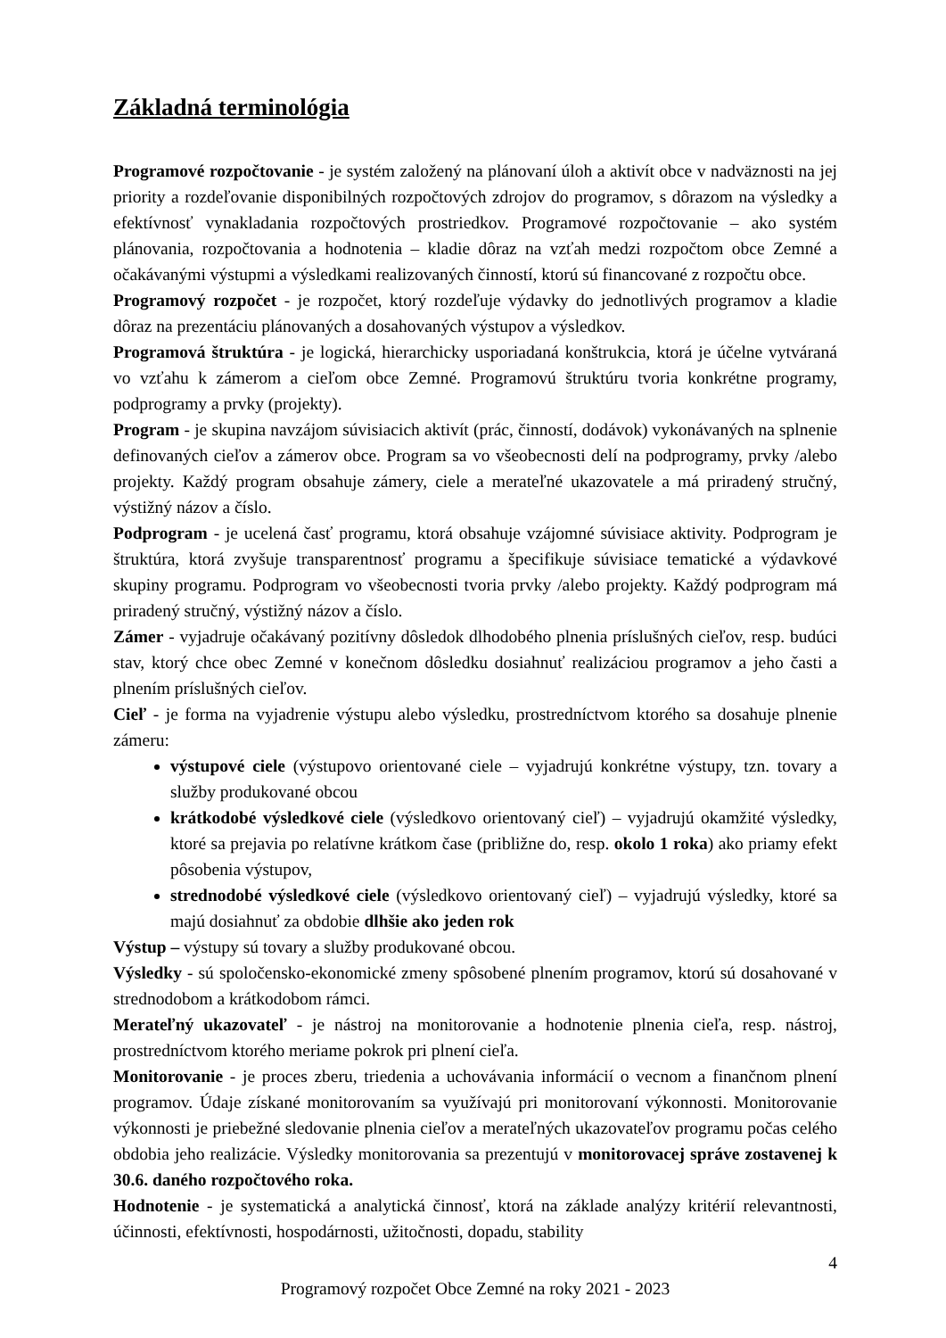Základná terminológia
Programové rozpočtovanie - je systém založený na plánovaní úloh a aktivít obce v nadväznosti na jej priority a rozdeľovanie disponibilných rozpočtových zdrojov do programov, s dôrazom na výsledky a efektívnosť vynakladania rozpočtových prostriedkov. Programové rozpočtovanie – ako systém plánovania, rozpočtovania a hodnotenia – kladie dôraz na vzťah medzi rozpočtom obce Zemné a očakávanými výstupmi a výsledkami realizovaných činností, ktorú sú financované z rozpočtu obce.
Programový rozpočet - je rozpočet, ktorý rozdeľuje výdavky do jednotlivých programov a kladie dôraz na prezentáciu plánovaných a dosahovaných výstupov a výsledkov.
Programová štruktúra - je logická, hierarchicky usporiadaná konštrukcia, ktorá je účelne vytváraná vo vzťahu k zámerom a cieľom obce Zemné. Programovú štruktúru tvoria konkrétne programy, podprogramy a prvky (projekty).
Program - je skupina navzájom súvisiacich aktivít (prác, činností, dodávok) vykonávaných na splnenie definovaných cieľov a zámerov obce. Program sa vo všeobecnosti delí na podprogramy, prvky /alebo projekty. Každý program obsahuje zámery, ciele a merateľné ukazovatele a má priradený stručný, výstižný názov a číslo.
Podprogram - je ucelená časť programu, ktorá obsahuje vzájomné súvisiace aktivity. Podprogram je štruktúra, ktorá zvyšuje transparentnosť programu a špecifikuje súvisiace tematické a výdavkové skupiny programu. Podprogram vo všeobecnosti tvoria prvky /alebo projekty. Každý podprogram má priradený stručný, výstižný názov a číslo.
Zámer - vyjadruje očakávaný pozitívny dôsledok dlhodobého plnenia príslušných cieľov, resp. budúci stav, ktorý chce obec Zemné v konečnom dôsledku dosiahnuť realizáciou programov a jeho časti a plnením príslušných cieľov.
Cieľ - je forma na vyjadrenie výstupu alebo výsledku, prostredníctvom ktorého sa dosahuje plnenie zámeru:
výstupové ciele (výstupovo orientované ciele – vyjadrujú konkrétne výstupy, tzn. tovary a služby produkované obcou
krátkodobé výsledkové ciele (výsledkovo orientovaný cieľ) – vyjadrujú okamžité výsledky, ktoré sa prejavia po relatívne krátkom čase (približne do, resp. okolo 1 roka) ako priamy efekt pôsobenia výstupov,
strednodobé výsledkové ciele (výsledkovo orientovaný cieľ) – vyjadrujú výsledky, ktoré sa majú dosiahnuť za obdobie dlhšie ako jeden rok
Výstup – výstupy sú tovary a služby produkované obcou.
Výsledky - sú spoločensko-ekonomické zmeny spôsobené plnením programov, ktorú sú dosahované v strednodobom a krátkodobom rámci.
Merateľný ukazovateľ - je nástroj na monitorovanie a hodnotenie plnenia cieľa, resp. nástroj, prostredníctvom ktorého meriame pokrok pri plnení cieľa.
Monitorovanie - je proces zberu, triedenia a uchovávania informácií o vecnom a finančnom plnení programov. Údaje získané monitorovaním sa využívajú pri monitorovaní výkonnosti. Monitorovanie výkonnosti je priebežné sledovanie plnenia cieľov a merateľných ukazovateľov programu počas celého obdobia jeho realizácie. Výsledky monitorovania sa prezentujú v monitorovacej správe zostavenej k 30.6. daného rozpočtového roka.
Hodnotenie - je systematická a analytická činnosť, ktorá na základe analýzy kritérií relevantnosti, účinnosti, efektívnosti, hospodárnosti, užitočnosti, dopadu, stability
4
Programový rozpočet Obce Zemné na roky 2021 - 2023